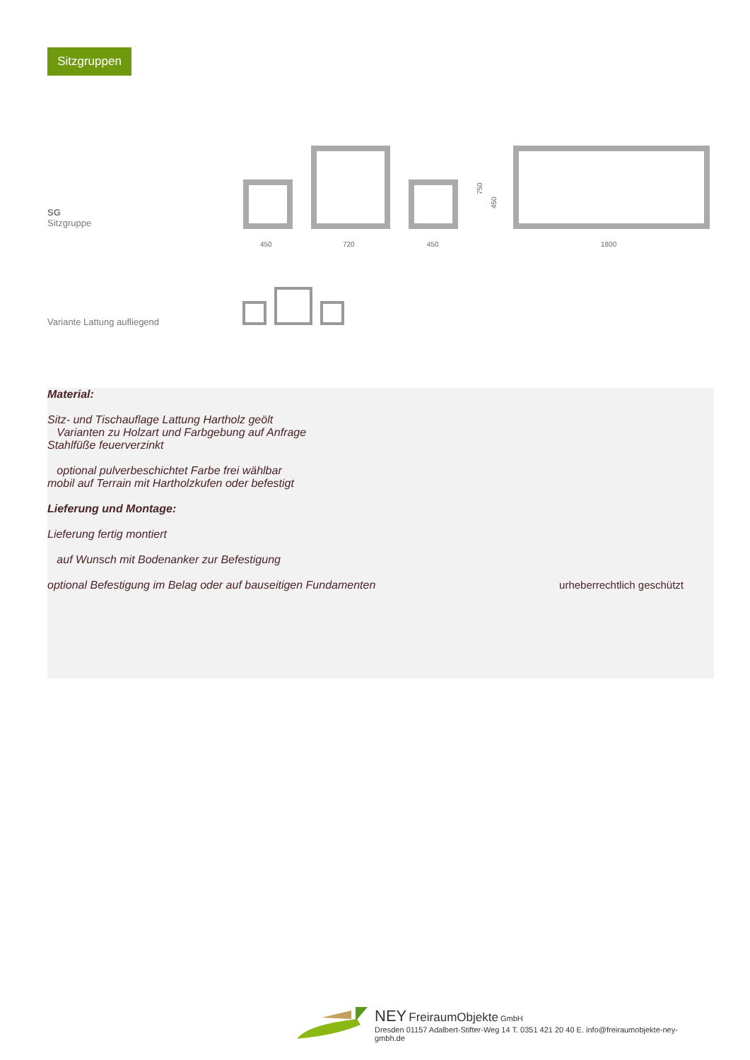Sitzgruppen
SG
Sitzgruppe
450
720
450
1800
750
450
Variante Lattung aufliegend
Material:
Sitz- und Tischauflage Lattung Hartholz geölt
Varianten zu Holzart und Farbgebung auf Anfrage
Stahlfüße feuerverzinkt
optional pulverbeschichtet Farbe frei wählbar
mobil auf Terrain mit Hartholzkufen oder befestigt
Lieferung und Montage:
Lieferung fertig montiert
auf Wunsch mit Bodenanker zur Befestigung
optional Befestigung im Belag oder auf bauseitigen Fundamenten urheberrechtlich geschützt
NEY FreiraumObjekte GmbH
Dresden 01157 Adalbert-Stifter-Weg 14 T. 0351 421 20 40 E. info@freiraumobjekte-ney-gmbh.de